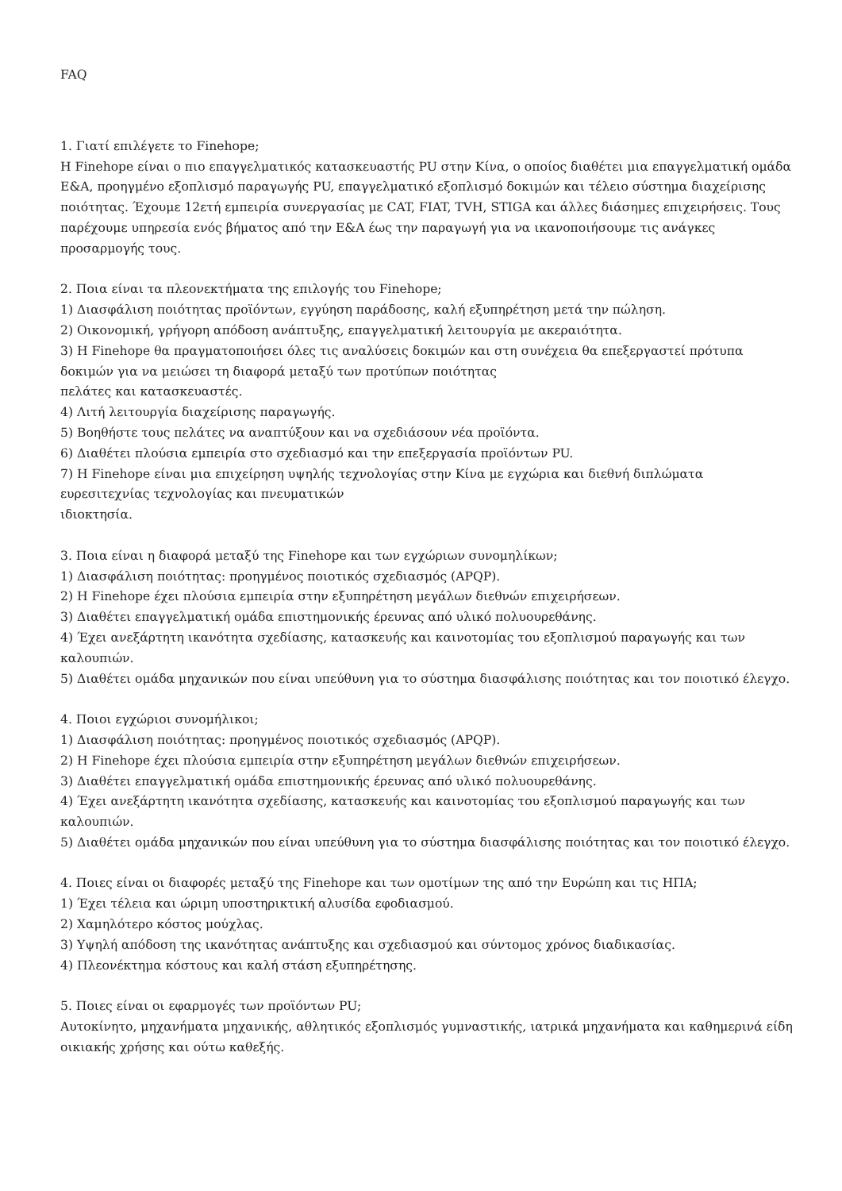FAQ
1. Γιατί επιλέγετε το Finehope;
Η Finehope είναι ο πιο επαγγελματικός κατασκευαστής PU στην Κίνα, ο οποίος διαθέτει μια επαγγελματική ομάδα Ε&Α, προηγμένο εξοπλισμό παραγωγής PU, επαγγελματικό εξοπλισμό δοκιμών και τέλειο σύστημα διαχείρισης ποιότητας. Έχουμε 12ετή εμπειρία συνεργασίας με CAT, FIAT, TVH, STIGA και άλλες διάσημες επιχειρήσεις. Τους παρέχουμε υπηρεσία ενός βήματος από την Ε&Α έως την παραγωγή για να ικανοποιήσουμε τις ανάγκες προσαρμογής τους.
2. Ποια είναι τα πλεονεκτήματα της επιλογής του Finehope;
1) Διασφάλιση ποιότητας προϊόντων, εγγύηση παράδοσης, καλή εξυπηρέτηση μετά την πώληση.
2) Οικονομική, γρήγορη απόδοση ανάπτυξης, επαγγελματική λειτουργία με ακεραιότητα.
3) Η Finehope θα πραγματοποιήσει όλες τις αναλύσεις δοκιμών και στη συνέχεια θα επεξεργαστεί πρότυπα δοκιμών για να μειώσει τη διαφορά μεταξύ των προτύπων ποιότητας
πελάτες και κατασκευαστές.
4) Λιτή λειτουργία διαχείρισης παραγωγής.
5) Βοηθήστε τους πελάτες να αναπτύξουν και να σχεδιάσουν νέα προϊόντα.
6) Διαθέτει πλούσια εμπειρία στο σχεδιασμό και την επεξεργασία προϊόντων PU.
7) Η Finehope είναι μια επιχείρηση υψηλής τεχνολογίας στην Κίνα με εγχώρια και διεθνή διπλώματα ευρεσιτεχνίας τεχνολογίας και πνευματικών
ιδιοκτησία.
3. Ποια είναι η διαφορά μεταξύ της Finehope και των εγχώριων συνομηλίκων;
1) Διασφάλιση ποιότητας: προηγμένος ποιοτικός σχεδιασμός (APQP).
2) Η Finehope έχει πλούσια εμπειρία στην εξυπηρέτηση μεγάλων διεθνών επιχειρήσεων.
3) Διαθέτει επαγγελματική ομάδα επιστημονικής έρευνας από υλικό πολυουρεθάνης.
4) Έχει ανεξάρτητη ικανότητα σχεδίασης, κατασκευής και καινοτομίας του εξοπλισμού παραγωγής και των καλουπιών.
5) Διαθέτει ομάδα μηχανικών που είναι υπεύθυνη για το σύστημα διασφάλισης ποιότητας και τον ποιοτικό έλεγχο.
4. Ποιοι εγχώριοι συνομήλικοι;
1) Διασφάλιση ποιότητας: προηγμένος ποιοτικός σχεδιασμός (APQP).
2) Η Finehope έχει πλούσια εμπειρία στην εξυπηρέτηση μεγάλων διεθνών επιχειρήσεων.
3) Διαθέτει επαγγελματική ομάδα επιστημονικής έρευνας από υλικό πολυουρεθάνης.
4) Έχει ανεξάρτητη ικανότητα σχεδίασης, κατασκευής και καινοτομίας του εξοπλισμού παραγωγής και των καλουπιών.
5) Διαθέτει ομάδα μηχανικών που είναι υπεύθυνη για το σύστημα διασφάλισης ποιότητας και τον ποιοτικό έλεγχο.
4. Ποιες είναι οι διαφορές μεταξύ της Finehope και των ομοτίμων της από την Ευρώπη και τις ΗΠΑ;
1) Έχει τέλεια και ώριμη υποστηρικτική αλυσίδα εφοδιασμού.
2) Χαμηλότερο κόστος μούχλας.
3) Υψηλή απόδοση της ικανότητας ανάπτυξης και σχεδιασμού και σύντομος χρόνος διαδικασίας.
4) Πλεονέκτημα κόστους και καλή στάση εξυπηρέτησης.
5. Ποιες είναι οι εφαρμογές των προϊόντων PU;
Αυτοκίνητο, μηχανήματα μηχανικής, αθλητικός εξοπλισμός γυμναστικής, ιατρικά μηχανήματα και καθημερινά είδη οικιακής χρήσης και ούτω καθεξής.